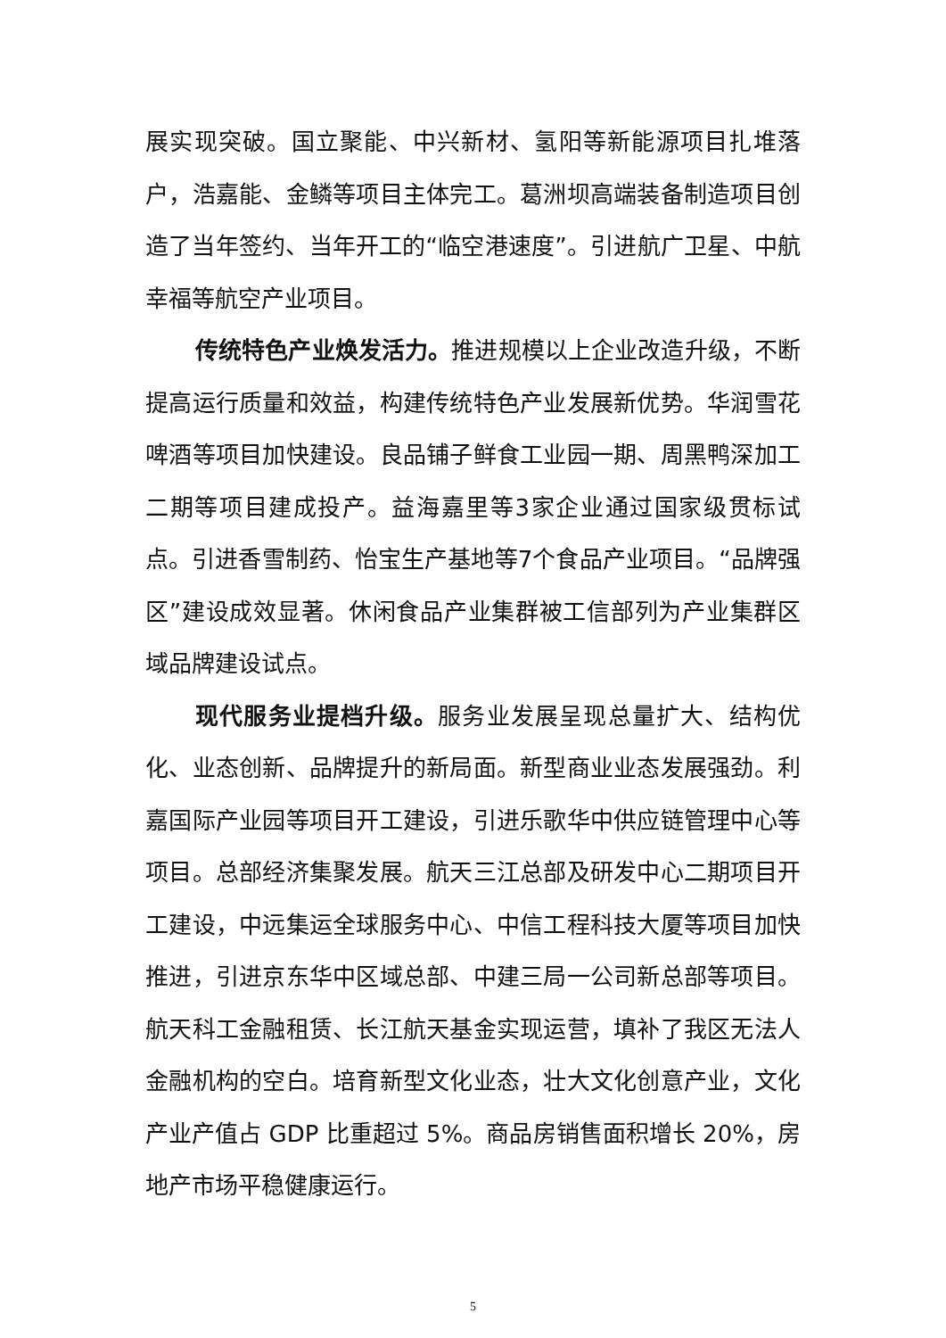展实现突破。国立聚能、中兴新材、氢阳等新能源项目扎堆落户，浩嘉能、金鳞等项目主体完工。葛洲坝高端装备制造项目创造了当年签约、当年开工的“临空港速度”。引进航广卫星、中航幸福等航空产业项目。
传统特色产业焕发活力。推进规模以上企业改造升级，不断提高运行质量和效益，构建传统特色产业发展新优势。华润雪花啤酒等项目加快建设。良品铺子鲜食工业园一期、周黑鸭深加工二期等项目建成投产。益海嘉里等3家企业通过国家级贯标试点。引进香雪制药、怡宝生产基地等7个食品产业项目。“品牌强区”建设成效显著。休闲食品产业集群被工信部列为产业集群区域品牌建设试点。
现代服务业提档升级。服务业发展呈现总量扩大、结构优化、业态创新、品牌提升的新局面。新型商业业态发展强劲。利嘉国际产业园等项目开工建设，引进乐歌华中供应链管理中心等项目。总部经济集聚发展。航天三江总部及研发中心二期项目开工建设，中远集运全球服务中心、中信工程科技大厦等项目加快推进，引进京东华中区域总部、中建三局一公司新总部等项目。航天科工金融租赁、长江航天基金实现运营，填补了我区无法人金融机构的空白。培育新型文化业态，壮大文化创意产业，文化产业产值占 GDP 比重超过 5%。商品房销售面积增长 20%，房地产市场平稳健康运行。
5